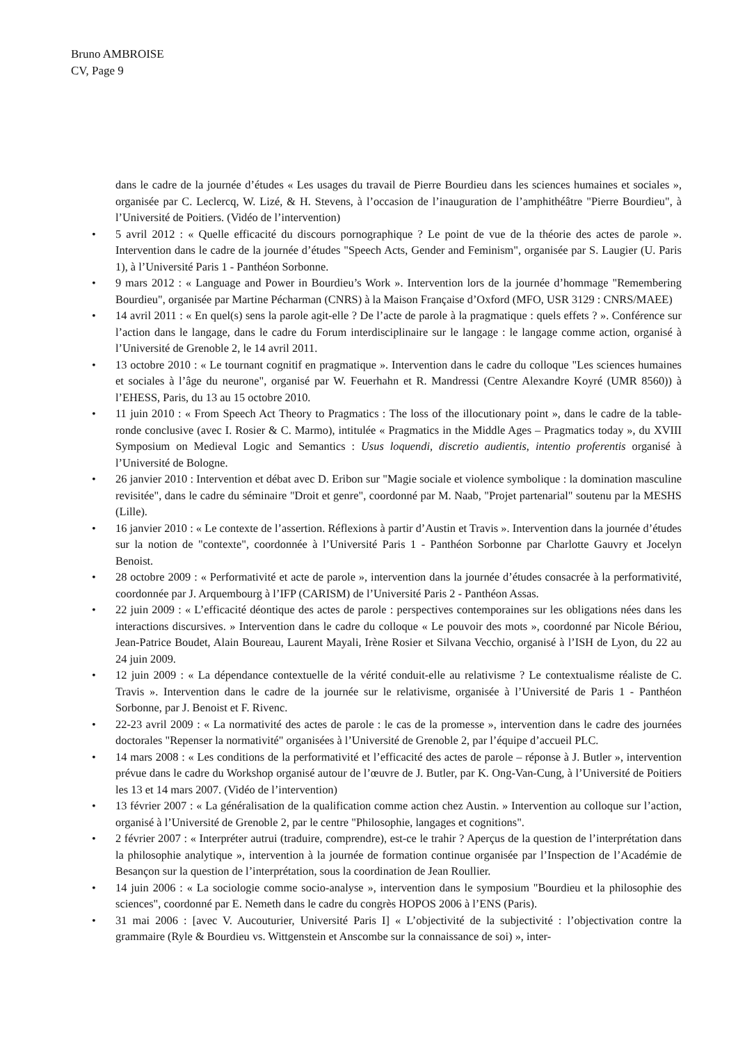Bruno AMBROISE
CV, Page 9
dans le cadre de la journée d’études « Les usages du travail de Pierre Bourdieu dans les sciences humaines et sociales », organisée par C. Leclercq, W. Lizé, & H. Stevens, à l’occasion de l’inauguration de l’amphithéâtre "Pierre Bourdieu", à l’Université de Poitiers. (Vidéo de l’intervention)
• 5 avril 2012 : « Quelle efficacité du discours pornographique ? Le point de vue de la théorie des actes de parole ». Intervention dans le cadre de la journée d’études "Speech Acts, Gender and Feminism", organisée par S. Laugier (U. Paris 1), à l’Université Paris 1 - Panthéon Sorbonne.
• 9 mars 2012 : « Language and Power in Bourdieu’s Work ». Intervention lors de la journée d’hommage "Remembering Bourdieu", organisée par Martine Pécharman (CNRS) à la Maison Française d’Oxford (MFO, USR 3129 : CNRS/MAEE)
• 14 avril 2011 : « En quel(s) sens la parole agit-elle ? De l’acte de parole à la pragmatique : quels effets ? ». Conférence sur l’action dans le langage, dans le cadre du Forum interdisciplinaire sur le langage : le langage comme action, organisé à l’Université de Grenoble 2, le 14 avril 2011.
• 13 octobre 2010 : « Le tournant cognitif en pragmatique ». Intervention dans le cadre du colloque "Les sciences humaines et sociales à l’âge du neurone", organisé par W. Feuerhahn et R. Mandressi (Centre Alexandre Koyré (UMR 8560)) à l’EHESS, Paris, du 13 au 15 octobre 2010.
• 11 juin 2010 : « From Speech Act Theory to Pragmatics : The loss of the illocutionary point », dans le cadre de la table-ronde conclusive (avec I. Rosier & C. Marmo), intitulée « Pragmatics in the Middle Ages – Pragmatics today », du XVIII Symposium on Medieval Logic and Semantics : Usus loquendi, discretio audientis, intentio proferentis organisé à l’Université de Bologne.
• 26 janvier 2010 : Intervention et débat avec D. Eribon sur "Magie sociale et violence symbolique : la domination masculine revisitée", dans le cadre du séminaire "Droit et genre", coordonné par M. Naab, "Projet partenarial" soutenu par la MESHS (Lille).
• 16 janvier 2010 : « Le contexte de l’assertion. Réflexions à partir d’Austin et Travis ». Intervention dans la journée d’études sur la notion de "contexte", coordonnée à l’Université Paris 1 - Panthéon Sorbonne par Charlotte Gauvry et Jocelyn Benoist.
• 28 octobre 2009 : « Performativité et acte de parole », intervention dans la journée d’études consacrée à la performativité, coordonnée par J. Arquembourg à l’IFP (CARISM) de l’Université Paris 2 - Panthéon Assas.
• 22 juin 2009 : « L’efficacité déontique des actes de parole : perspectives contemporaines sur les obligations nées dans les interactions discursives. » Intervention dans le cadre du colloque « Le pouvoir des mots », coordonné par Nicole Bériou, Jean-Patrice Boudet, Alain Boureau, Laurent Mayali, Irène Rosier et Silvana Vecchio, organisé à l’ISH de Lyon, du 22 au 24 juin 2009.
• 12 juin 2009 : « La dépendance contextuelle de la vérité conduit-elle au relativisme ? Le contextualisme réaliste de C. Travis ». Intervention dans le cadre de la journée sur le relativisme, organisée à l’Université de Paris 1 - Panthéon Sorbonne, par J. Benoist et F. Rivenc.
• 22-23 avril 2009 : « La normativité des actes de parole : le cas de la promesse », intervention dans le cadre des journées doctorales "Repenser la normativité" organisées à l’Université de Grenoble 2, par l’équipe d’accueil PLC.
• 14 mars 2008 : « Les conditions de la performativité et l’efficacité des actes de parole – réponse à J. Butler », intervention prévue dans le cadre du Workshop organisé autour de l’œuvre de J. Butler, par K. Ong-Van-Cung, à l’Université de Poitiers les 13 et 14 mars 2007. (Vidéo de l’intervention)
• 13 février 2007 : « La généralisation de la qualification comme action chez Austin. » Intervention au colloque sur l’action, organisé à l’Université de Grenoble 2, par le centre "Philosophie, langages et cognitions".
• 2 février 2007 : « Interpréter autrui (traduire, comprendre), est-ce le trahir ? Aperçus de la question de l’interprétation dans la philosophie analytique », intervention à la journée de formation continue organisée par l’Inspection de l’Académie de Besançon sur la question de l’interprétation, sous la coordination de Jean Roullier.
• 14 juin 2006 : « La sociologie comme socio-analyse », intervention dans le symposium "Bourdieu et la philosophie des sciences", coordonné par E. Nemeth dans le cadre du congrès HOPOS 2006 à l’ENS (Paris).
• 31 mai 2006 : [avec V. Aucouturier, Université Paris I] « L’objectivité de la subjectivité : l’objectivation contre la grammaire (Ryle & Bourdieu vs. Wittgenstein et Anscombe sur la connaissance de soi) », inter-